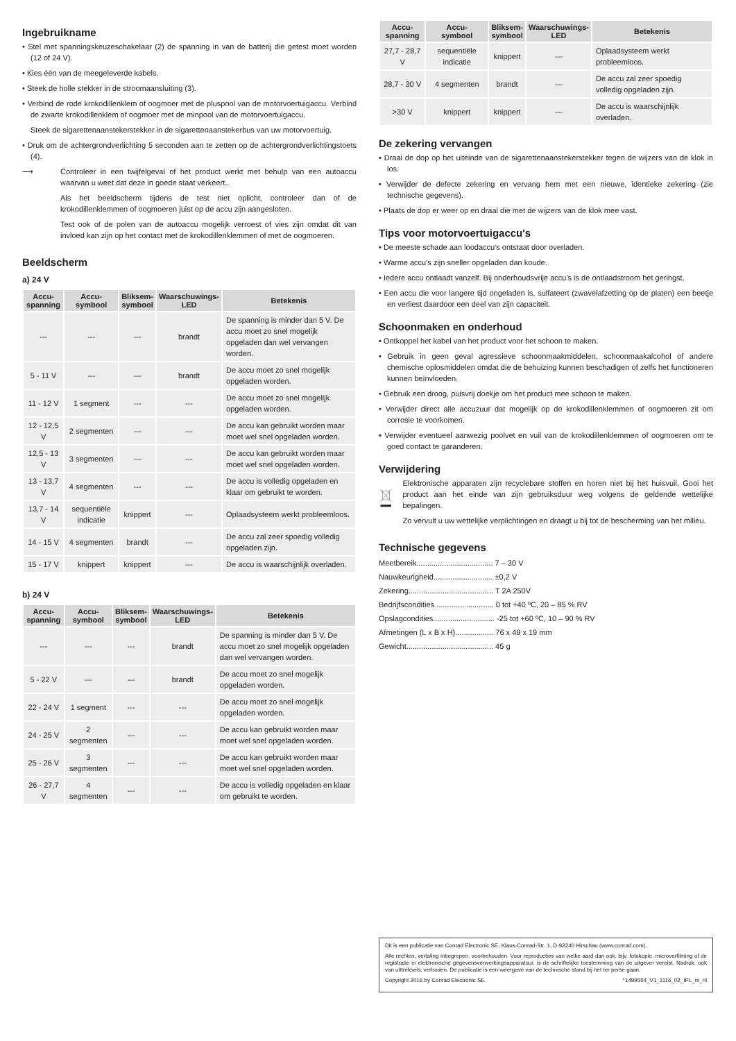Ingebruikname
• Stel met spanningskeuzeschakelaar (2) de spanning in van de batterij die getest moet worden (12 of 24 V).
• Kies één van de meegeleverde kabels.
• Steek de holle stekker in de stroomaansluiting (3).
• Verbind de rode krokodillenklem of oogmoer met de pluspool van de motorvoertuigaccu. Verbind de zwarte krokodillenklem of oogmoer met de minpool van de motorvoertuigaccu.
Steek de sigarettenaanstekerstekker in de sigarettenaanstekerbus van uw motorvoertuig.
• Druk om de achtergrondverlichting 5 seconden aan te zetten op de achtergrondverlichtingstoets (4).
⟶ Controleer in een twijfelgeval of het product werkt met behulp van een autoaccu waarvan u weet dat deze in goede staat verkeert..
Als het beeldscherm tijdens de test niet oplicht, controleer dan of de krokodillenklemmen of oogmoeren juist op de accu zijn aangesloten.
Test ook of de polen van de autoaccu mogelijk verroest of vies zijn omdat dit van invloed kan zijn op het contact met de krokodillenklemmen of met de oogmoeren.
Beeldscherm
a) 24 V
| Accu- spanning | Accu- symbool | Bliksem- symbool | Waarschuwings- LED | Betekenis |
| --- | --- | --- | --- | --- |
| --- | --- | --- | brandt | De spanning is minder dan 5 V. De accu moet zo snel mogelijk opgeladen dan wel vervangen worden. |
| 5 - 11 V | --- | --- | brandt | De accu moet zo snel mogelijk opgeladen worden. |
| 11 - 12 V | 1 segment | --- | --- | De accu moet zo snel mogelijk opgeladen worden. |
| 12 - 12,5 V | 2 segmenten | --- | --- | De accu kan gebruikt worden maar moet wel snel opgeladen worden. |
| 12,5 - 13 V | 3 segmenten | --- | --- | De accu kan gebruikt worden maar moet wel snel opgeladen worden. |
| 13 - 13,7 V | 4 segmenten | --- | --- | De accu is volledig opgeladen en klaar om gebruikt te worden. |
| 13,7 - 14 V | sequentiële indicatie | knippert | --- | Oplaadsysteem werkt probleemloos. |
| 14 - 15 V | 4 segmenten | brandt | --- | De accu zal zeer spoedig volledig opgeladen zijn. |
| 15 - 17 V | knippert | knippert | --- | De accu is waarschijnlijk overladen. |
b) 24 V
| Accu- spanning | Accu- symbool | Bliksem- symbool | Waarschuwings- LED | Betekenis |
| --- | --- | --- | --- | --- |
| --- | --- | --- | brandt | De spanning is minder dan 5 V. De accu moet zo snel mogelijk opgeladen dan wel vervangen worden. |
| 5 - 22 V | --- | --- | brandt | De accu moet zo snel mogelijk opgeladen worden. |
| 22 - 24 V | 1 segment | --- | --- | De accu moet zo snel mogelijk opgeladen worden. |
| 24 - 25 V | 2 segmenten | --- | --- | De accu kan gebruikt worden maar moet wel snel opgeladen worden. |
| 25 - 26 V | 3 segmenten | --- | --- | De accu kan gebruikt worden maar moet wel snel opgeladen worden. |
| 26 - 27,7 V | 4 segmenten | --- | --- | De accu is volledig opgeladen en klaar om gebruikt te worden. |
| Accu- spanning | Accu- symbool | Bliksem- symbool | Waarschuwings- LED | Betekenis |
| --- | --- | --- | --- | --- |
| 27,7 - 28,7 V | sequentiële indicatie | knippert | --- | Oplaadsysteem werkt probleemloos. |
| 28,7 - 30 V | 4 segmenten | brandt | --- | De accu zal zeer spoedig volledig opgeladen zijn. |
| >30 V | knippert | knippert | --- | De accu is waarschijnlijk overladen. |
De zekering vervangen
• Draai de dop op het uiteinde van de sigarettenaanstekerstekker tegen de wijzers van de klok in los.
• Verwijder de defecte zekering en vervang hem met een nieuwe, identieke zekering (zie technische gegevens).
• Plaats de dop er weer op en draai die met de wijzers van de klok mee vast.
Tips voor motorvoertuigaccu's
• De meeste schade aan loodaccu's ontstaat door overladen.
• Warme accu's zijn sneller opgeladen dan koude.
• Iedere accu ontlaadt vanzelf. Bij onderhoudsvrije accu's is de ontlaadstroom het geringst.
• Een accu die voor langere tijd ongeladen is, sulfateert (zwavelafzetting op de platen) een beetje en verliest daardoor een deel van zijn capaciteit.
Schoonmaken en onderhoud
• Ontkoppel het kabel van het product voor het schoon te maken.
• Gebruik in geen geval agressieve schoonmaakmiddelen, schoonmaakalcohol of andere chemische oplosmiddelen omdat die de behuizing kunnen beschadigen of zelfs het functioneren kunnen beïnvloeden.
• Gebruik een droog, puisvrij doekje om het product mee schoon te maken.
• Verwijder direct alle accuzuur dat mogelijk op de krokodillenklemmen of oogmoeren zit om corrosie te voorkomen.
• Verwijder eventueel aanwezig poolvet en vuil van de krokodillenklemmen of oogmoeren om te goed contact te garanderen.
Verwijdering
Elektronische apparaten zijn recyclebare stoffen en horen niet bij het huisvuil. Gooi het product aan het einde van zijn gebruiksduur weg volgens de geldende wettelijke bepalingen.
Zo vervult u uw wettelijke verplichtingen en draagt u bij tot de bescherming van het milieu.
Technische gegevens
Meetbereik.................................... 7 – 30 V
Nauwkeurigheid............................ ±0,2 V
Zekering........................................ T 2A 250V
Bedrijfscondities ........................... 0 tot +40 ºC, 20 – 85 % RV
Opslagcondities............................. -25 tot +60 ºC, 10 – 90 % RV
Afmetingen (L x B x H).................. 76 x 49 x 19 mm
Gewicht......................................... 45 g
Dit is een publicatie van Conrad Electronic SE, Klaus-Conrad-Str. 1, D-92240 Hirschau (www.conrad.com).
Alle rechten, vertaling inbegrepen, voorbehouden. Voor reproducties van welke aard dan ook, bijv. fotokopie, microverfilming of de registratie in elektronische gegevensverwerkingsapparatuur, is de schriftelijke toestemming van de uitgever vereist. Nadruk, ook van uittreksels, verboden. De publicatie is een weergave van de technische stand bij het ter perse gaan.
Copyright 2016 by Conrad Electronic SE. *1499554_V1_1116_02_IPL_m_nl